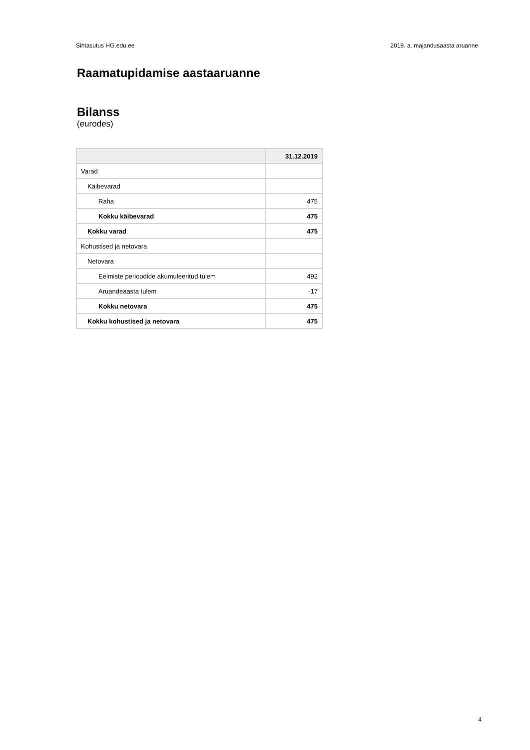Sihtasutus HG.edu.ee 2019. a. majandusaasta aruanne
Raamatupidamise aastaaruanne
Bilanss
(eurodes)
| | 31.12.2019 |
| --- | --- |
| Varad | |
| Käibevarad | |
| Raha | 475 |
| Kokku käibevarad | 475 |
| Kokku varad | 475 |
| Kohustised ja netovara | |
| Netovara | |
| Eelmiste perioodide akumuleeritud tulem | 492 |
| Aruandeaasta tulem | -17 |
| Kokku netovara | 475 |
| Kokku kohustised ja netovara | 475 |
4